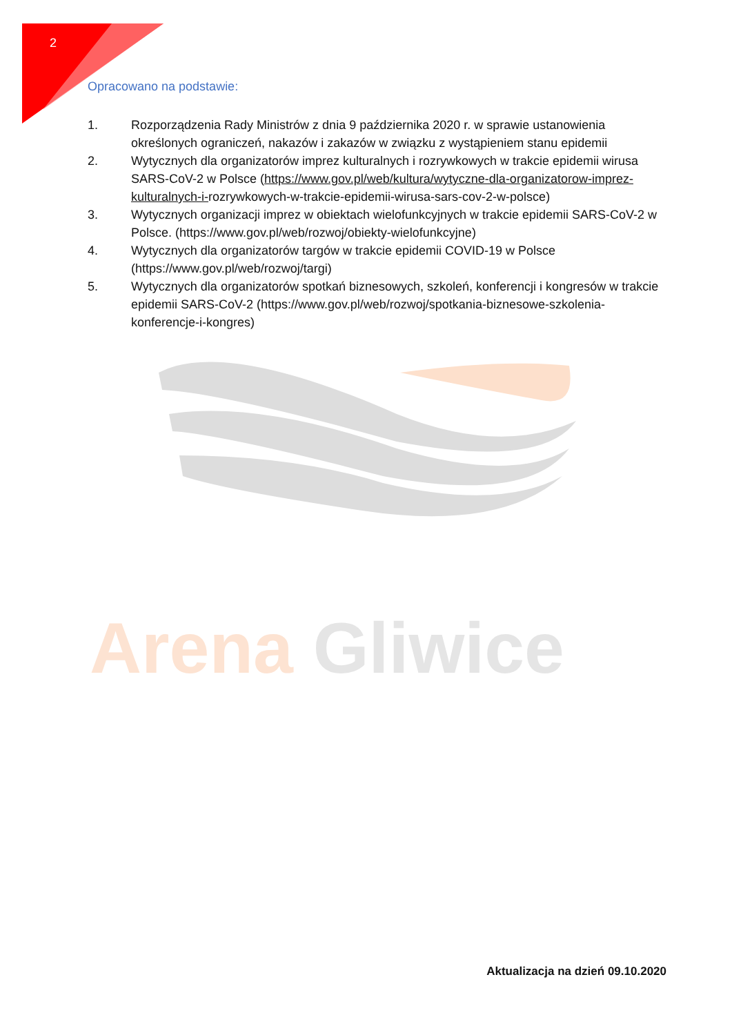2
Opracowano na podstawie:
1. Rozporządzenia Rady Ministrów z dnia 9 października 2020 r. w sprawie ustanowienia określonych ograniczeń, nakazów i zakazów w związku z wystąpieniem stanu epidemii
2. Wytycznych dla organizatorów imprez kulturalnych i rozrywkowych w trakcie epidemii wirusa SARS-CoV-2 w Polsce (https://www.gov.pl/web/kultura/wytyczne-dla-organizatorow-imprez-kulturalnych-i-rozrywkowych-w-trakcie-epidemii-wirusa-sars-cov-2-w-polsce)
3. Wytycznych organizacji imprez w obiektach wielofunkcyjnych w trakcie epidemii SARS-CoV-2 w Polsce. (https://www.gov.pl/web/rozwoj/obiekty-wielofunkcyjne)
4. Wytycznych dla organizatorów targów w trakcie epidemii COVID-19 w Polsce (https://www.gov.pl/web/rozwoj/targi)
5. Wytycznych dla organizatorów spotkań biznesowych, szkoleń, konferencji i kongresów w trakcie epidemii SARS-CoV-2 (https://www.gov.pl/web/rozwoj/spotkania-biznesowe-szkolenia-konferencje-i-kongres)
Arena Gliwice
Aktualizacja na dzień 09.10.2020